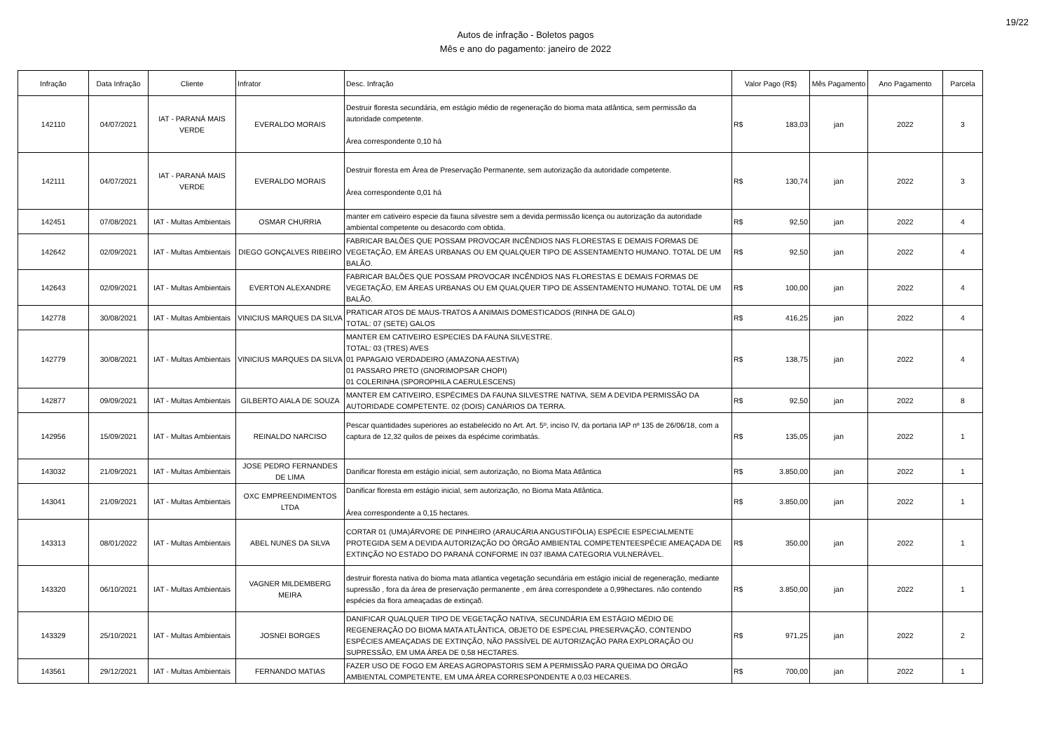Autos de infração - Boletos pagos
Mês e ano do pagamento: janeiro de 2022
19/22
| Infração | Data Infração | Cliente | Infrator | Desc. Infração | Valor Pago (R$) | Mês Pagamento | Ano Pagamento | Parcela |
| --- | --- | --- | --- | --- | --- | --- | --- | --- |
| 142110 | 04/07/2021 | IAT - PARANÁ MAIS VERDE | EVERALDO MORAIS | Destruir floresta secundária, em estágio médio de regeneração do bioma mata atlântica, sem permissão da autoridade competente. Área correspondente 0,10 há | R$ 183,03 | jan | 2022 | 3 |
| 142111 | 04/07/2021 | IAT - PARANÁ MAIS VERDE | EVERALDO MORAIS | Destruir floresta em Área de Preservação Permanente, sem autorização da autoridade competente. Área correspondente 0,01 há | R$ 130,74 | jan | 2022 | 3 |
| 142451 | 07/08/2021 | IAT - Multas Ambientais | OSMAR CHURRIA | manter em cativeiro especie da fauna silvestre sem a devida permissão licença ou autorização da autoridade ambiental competente ou desacordo com obtida. | R$ 92,50 | jan | 2022 | 4 |
| 142642 | 02/09/2021 | IAT - Multas Ambientais | DIEGO GONÇALVES RIBEIRO | FABRICAR BALÕES QUE POSSAM PROVOCAR INCÊNDIOS NAS FLORESTAS E DEMAIS FORMAS DE VEGETAÇÃO, EM ÁREAS URBANAS OU EM QUALQUER TIPO DE ASSENTAMENTO HUMANO. TOTAL DE UM BALÃO. | R$ 92,50 | jan | 2022 | 4 |
| 142643 | 02/09/2021 | IAT - Multas Ambientais | EVERTON ALEXANDRE | FABRICAR BALÕES QUE POSSAM PROVOCAR INCÊNDIOS NAS FLORESTAS E DEMAIS FORMAS DE VEGETAÇÃO, EM ÁREAS URBANAS OU EM QUALQUER TIPO DE ASSENTAMENTO HUMANO. TOTAL DE UM BALÃO. | R$ 100,00 | jan | 2022 | 4 |
| 142778 | 30/08/2021 | IAT - Multas Ambientais | VINICIUS MARQUES DA SILVA | PRATICAR ATOS DE MAUS-TRATOS A ANIMAIS DOMESTICADOS (RINHA DE GALO) TOTAL: 07 (SETE) GALOS | R$ 416,25 | jan | 2022 | 4 |
| 142779 | 30/08/2021 | IAT - Multas Ambientais | VINICIUS MARQUES DA SILVA | MANTER EM CATIVEIRO ESPECIES DA FAUNA SILVESTRE. TOTAL: 03 (TRES) AVES 01 PAPAGAIO VERDADEIRO (AMAZONA AESTIVA) 01 PASSARO PRETO (GNORIMOPSAR CHOPI) 01 COLERINHA (SPOROPHILA CAERULESCENS) | R$ 138,75 | jan | 2022 | 4 |
| 142877 | 09/09/2021 | IAT - Multas Ambientais | GILBERTO AIALA DE SOUZA | MANTER EM CATIVEIRO, ESPÉCIMES DA FAUNA SILVESTRE NATIVA, SEM A DEVIDA PERMISSÃO DA AUTORIDADE COMPETENTE. 02 (DOIS) CANÁRIOS DA TERRA. | R$ 92,50 | jan | 2022 | 8 |
| 142956 | 15/09/2021 | IAT - Multas Ambientais | REINALDO NARCISO | Pescar quantidades superiores ao estabelecido no Art. Art. 5º, inciso IV, da portaria IAP nº 135 de 26/06/18, com a captura de 12,32 quilos de peixes da espécime corimbatás. | R$ 135,05 | jan | 2022 | 1 |
| 143032 | 21/09/2021 | IAT - Multas Ambientais | JOSE PEDRO FERNANDES DE LIMA | Danificar floresta em estágio inicial, sem autorização, no Bioma Mata Atlântica | R$ 3.850,00 | jan | 2022 | 1 |
| 143041 | 21/09/2021 | IAT - Multas Ambientais | OXC EMPREENDIMENTOS LTDA | Danificar floresta em estágio inicial, sem autorização, no Bioma Mata Atlântica. Área correspondente a 0,15 hectares. | R$ 3.850,00 | jan | 2022 | 1 |
| 143313 | 08/01/2022 | IAT - Multas Ambientais | ABEL NUNES DA SILVA | CORTAR 01 (UMA)ÁRVORE DE PINHEIRO (ARAUCÁRIA ANGUSTIFÓLIA) ESPÉCIE ESPECIALMENTE PROTEGIDA SEM A DEVIDA AUTORIZAÇÃO DO ÓRGÃO AMBIENTAL COMPETENTEESPÉCIE AMEAÇADA DE EXTINÇÃO NO ESTADO DO PARANÁ CONFORME IN 037 IBAMA CATEGORIA VULNERÁVEL. | R$ 350,00 | jan | 2022 | 1 |
| 143320 | 06/10/2021 | IAT - Multas Ambientais | VAGNER MILDEMBERG MEIRA | destruir floresta nativa do bioma mata atlantica vegetação secundária em estágio inicial de regeneração, mediante supressão , fora da área de preservação permanente , em área correspondete a 0,99hectares. não contendo espécies da flora ameaçadas de extinçaõ. | R$ 3.850,00 | jan | 2022 | 1 |
| 143329 | 25/10/2021 | IAT - Multas Ambientais | JOSNEI BORGES | DANIFICAR QUALQUER TIPO DE VEGETAÇÃO NATIVA, SECUNDÁRIA EM ESTÁGIO MÉDIO DE REGENERAÇÃO DO BIOMA MATA ATLÂNTICA, OBJETO DE ESPECIAL PRESERVAÇÃO, CONTENDO ESPÉCIES AMEAÇADAS DE EXTINÇÃO, NÃO PASSÍVEL DE AUTORIZAÇÃO PARA EXPLORAÇÃO OU SUPRESSÃO, EM UMA ÁREA DE 0,58 HECTARES. | R$ 971,25 | jan | 2022 | 2 |
| 143561 | 29/12/2021 | IAT - Multas Ambientais | FERNANDO MATIAS | FAZER USO DE FOGO EM ÁREAS AGROPASTORIS SEM A PERMISSÃO PARA QUEIMA DO ÓRGÃO AMBIENTAL COMPETENTE, EM UMA ÁREA CORRESPONDENTE A 0,03 HECARES. | R$ 700,00 | jan | 2022 | 1 |